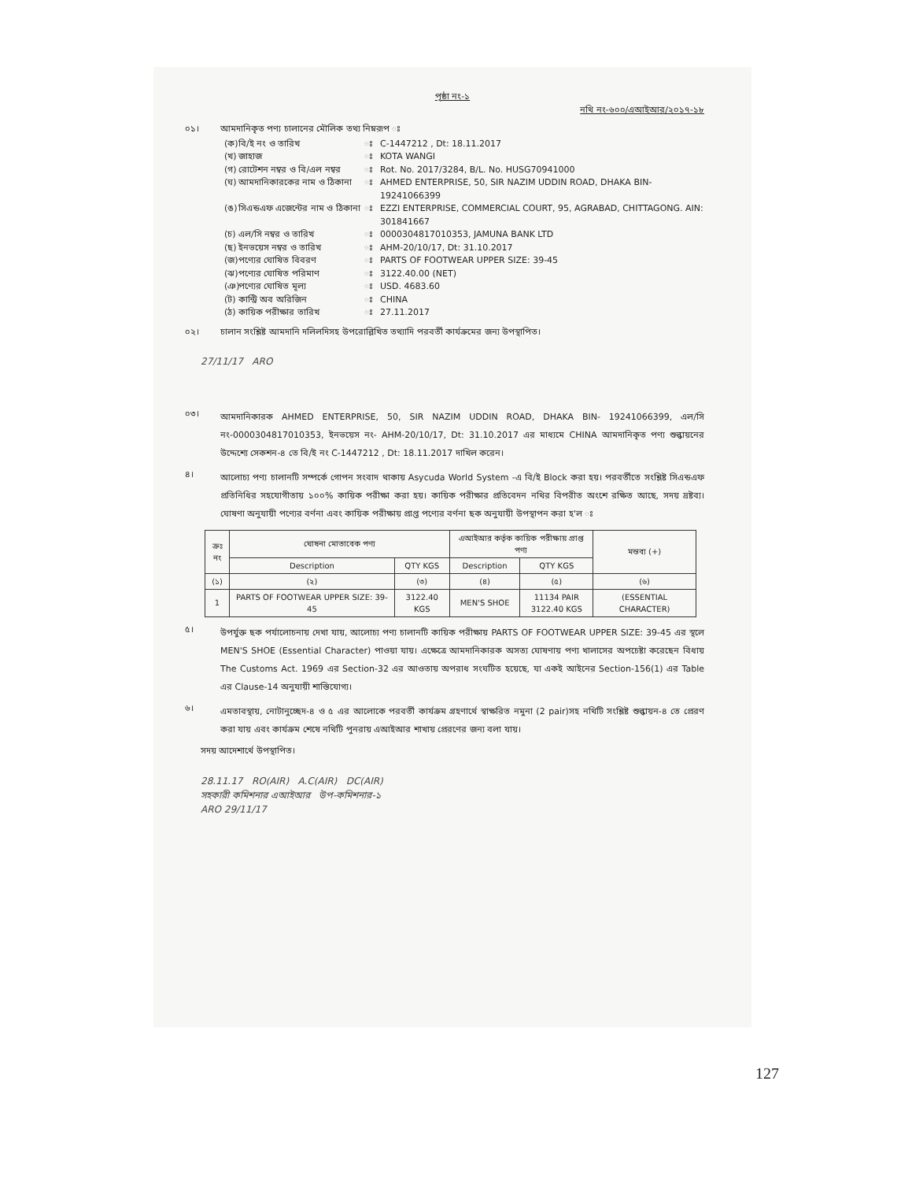পৃষ্ঠা নং-১
নথি নং-৬০০/এআইআর/২০১৭-১৮
০১। আমদানিকৃত পণ্য চালানের মৌলিক তথ্য নিম্নরূপ ঃ
(ক) বি/ই নং ও তারিখ ঃ C-1447212 , Dt: 18.11.2017
(খ) জাহাজ ঃ KOTA WANGI
(গ) রোটেশন নম্বর ও বি/এল নম্বর ঃ Rot. No. 2017/3284, B/L. No. HUSG70941000
(ঘ) আমদানিকারকের নাম ও ঠিকানা ঃ AHMED ENTERPRISE, 50, SIR NAZIM UDDIN ROAD, DHAKA BIN-19241066399
(ঙ) সিএন্ডএফ এজেন্টের নাম ও ঠিকানা ঃ EZZI ENTERPRISE, COMMERCIAL COURT, 95, AGRABAD, CHITTAGONG. AIN: 301841667
(চ) এল/সি নম্বর ও তারিখ ঃ 0000304817010353, JAMUNA BANK LTD
(ছ) ইনভয়েস নম্বর ও তারিখ ঃ AHM-20/10/17, Dt: 31.10.2017
(জ) পণ্যের ঘোষিত বিবরণ ঃ PARTS OF FOOTWEAR UPPER SIZE: 39-45
(ঝ) পণ্যের ঘোষিত পরিমাণ ঃ 3122.40.00 (NET)
(ঞ) পণ্যের ঘোষিত মূল্য ঃ USD. 4683.60
(ট) কান্ট্রি অব অরিজিন ঃ CHINA
(ঠ) কায়িক পরীক্ষার তারিখ ঃ 27.11.2017
০২। চালান সংশ্লিষ্ট আমদানি দলিলদিসহ উপরোল্লিখিত তথ্যাদি পরবর্তী কার্যক্রমের জন্য উপস্থাপিত।
27/11/17 ARO
০৩।
আমদানিকারক AHMED ENTERPRISE, 50, SIR NAZIM UDDIN ROAD, DHAKA BIN- 19241066399, এল/সি নং-0000304817010353, ইনভয়েস নং- AHM-20/10/17, Dt: 31.10.2017 এর মাধ্যমে CHINA আমদানিকৃত পণ্য শুল্কায়নের উদ্দেশ্যে সেকশন-৪ তে বি/ই নং C-1447212 , Dt: 18.11.2017 দাখিল করেন।
৪।
আলোচ্য পণ্য চালানটি সম্পর্কে গোপন সংবাদ থাকায় Asycuda World System -এ বি/ই Block করা হয়। পরবর্তীতে সংশ্লিষ্ট সিএন্ডএফ প্রতিনিধির সহযোগীতায় ১০০% কায়িক পরীক্ষা করা হয়। কায়িক পরীক্ষার প্রতিবেদন নথির বিপরীত অংশে রক্ষিত আছে, সদয় দ্রষ্টব্য। ঘোষণা অনুযায়ী পণ্যের বর্ণনা এবং কায়িক পরীক্ষায় প্রাপ্ত পণ্যের বর্ণনা ছক অনুযায়ী উপস্থাপন করা হ'ল ঃ
| ক্রঃ নং | ঘোষনা মোতাবেক পণ্য | | এআইআর কর্তৃক কায়িক পরীক্ষায় প্রাপ্ত পণ্য | | মন্তব্য (+) |
| --- | --- | --- | --- | --- | --- |
| | Description | QTY KGS | Description | QTY KGS | |
| (১) | (২) | (৩) | (৪) | (৫) | (৬) |
| 1 | PARTS OF FOOTWEAR UPPER SIZE: 39-45 | 3122.40 KGS | MEN'S SHOE | 11134 PAIR 3122.40 KGS | (ESSENTIAL CHARACTER) |
৫।
উপর্যুক্ত ছক পর্যালোচনায় দেখা যায়, আলোচ্য পণ্য চালানটি কায়িক পরীক্ষায় PARTS OF FOOTWEAR UPPER SIZE: 39-45 এর স্থলে MEN'S SHOE (Essential Character) পাওয়া যায়। এক্ষেত্রে আমদানিকারক অসত্য ঘোষণায় পণ্য খালাসের অপচেষ্টা করেছেন বিধায় The Customs Act. 1969 এর Section-32 এর আওতায় অপরাধ সংঘটিত হয়েছে, যা একই আইনের Section-156(1) এর Table এর Clause-14 অনুযায়ী শাস্তিযোগ্য।
৬।
এমতাবস্থায়, নোটানুচ্ছেদ-৪ ও ৫ এর আলোকে পরবর্তী কার্যক্রম গ্রহণার্থে স্বাক্ষরিত নমুনা (2 pair)সহ নথিটি সংশ্লিষ্ট শুল্কায়ন-৪ তে প্রেরণ করা যায় এবং কার্যক্রম শেষে নথিটি পুনরায় এআইআর শাখায় প্রেরণের জন্য বলা যায়।
সদয় আদেশার্থে উপস্থাপিত।
28.11.17 RO(AIR) A.C(AIR) DC(AIR)
সহকারী কমিশনার এআইআর উপ-কমিশনার-১
ARO 29/11/17
127